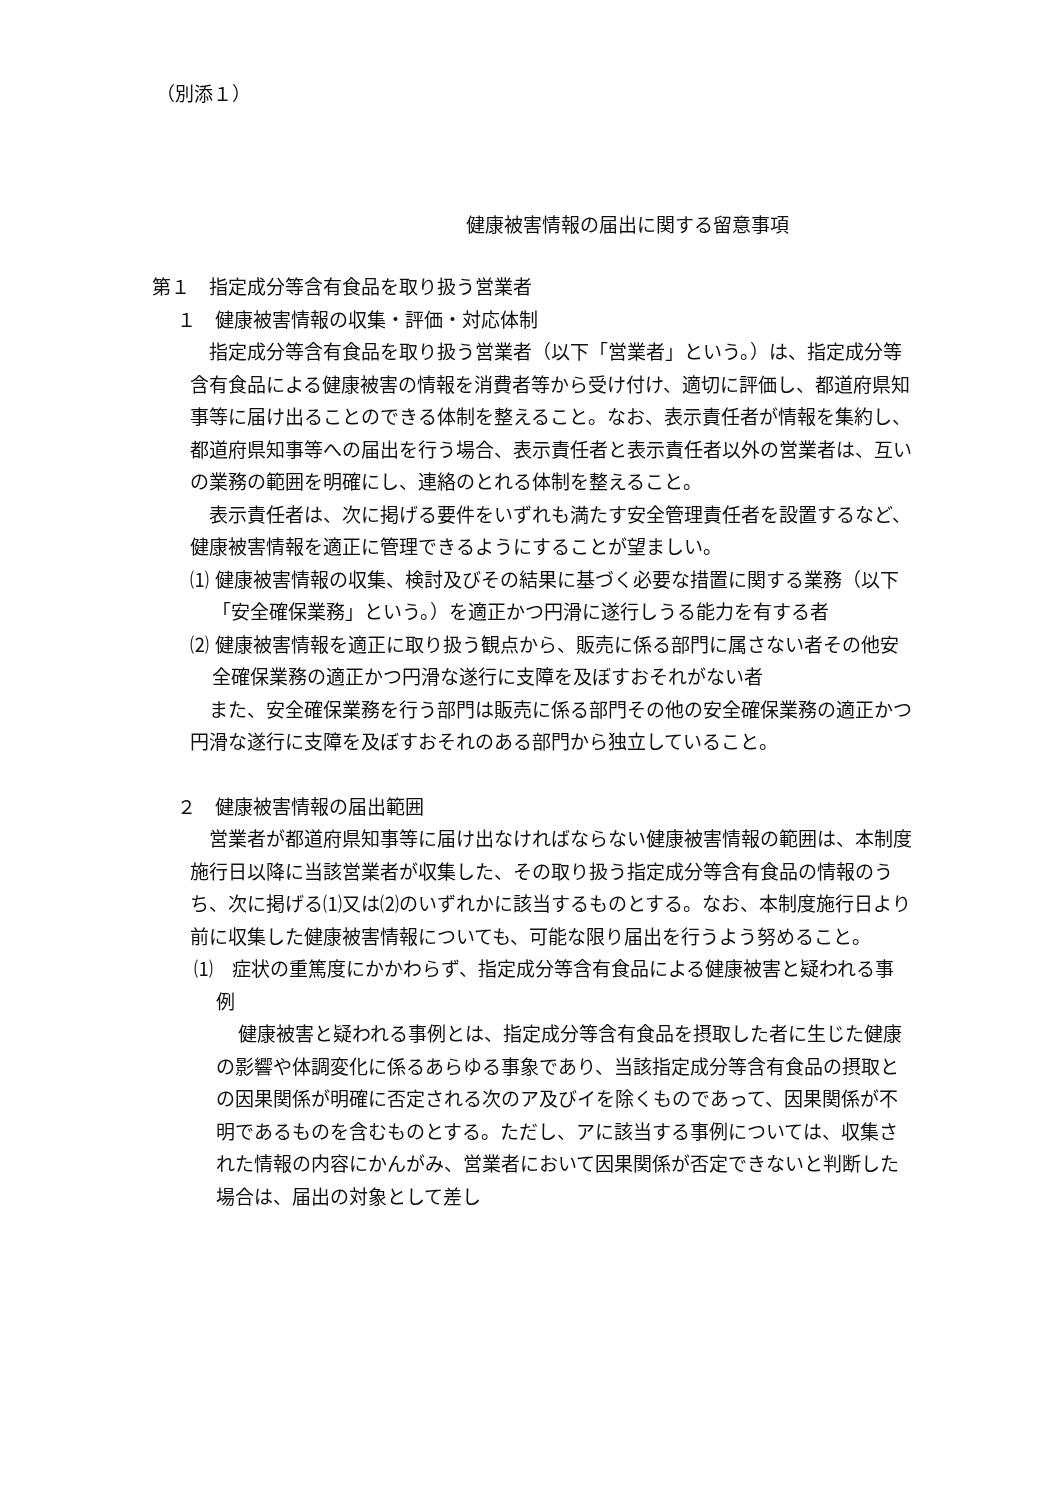（別添１）
健康被害情報の届出に関する留意事項
第１　指定成分等含有食品を取り扱う営業者
１　健康被害情報の収集・評価・対応体制
指定成分等含有食品を取り扱う営業者（以下「営業者」という。）は、指定成分等含有食品による健康被害の情報を消費者等から受け付け、適切に評価し、都道府県知事等に届け出ることのできる体制を整えること。なお、表示責任者が情報を集約し、都道府県知事等への届出を行う場合、表示責任者と表示責任者以外の営業者は、互いの業務の範囲を明確にし、連絡のとれる体制を整えること。
表示責任者は、次に掲げる要件をいずれも満たす安全管理責任者を設置するなど、健康被害情報を適正に管理できるようにすることが望ましい。
⑴ 健康被害情報の収集、検討及びその結果に基づく必要な措置に関する業務（以下「安全確保業務」という。）を適正かつ円滑に遂行しうる能力を有する者
⑵ 健康被害情報を適正に取り扱う観点から、販売に係る部門に属さない者その他安全確保業務の適正かつ円滑な遂行に支障を及ぼすおそれがない者
また、安全確保業務を行う部門は販売に係る部門その他の安全確保業務の適正かつ円滑な遂行に支障を及ぼすおそれのある部門から独立していること。
２　健康被害情報の届出範囲
営業者が都道府県知事等に届け出なければならない健康被害情報の範囲は、本制度施行日以降に当該営業者が収集した、その取り扱う指定成分等含有食品の情報のうち、次に掲げる⑴又は⑵のいずれかに該当するものとする。なお、本制度施行日より前に収集した健康被害情報についても、可能な限り届出を行うよう努めること。
⑴　症状の重篤度にかかわらず、指定成分等含有食品による健康被害と疑われる事例
健康被害と疑われる事例とは、指定成分等含有食品を摂取した者に生じた健康の影響や体調変化に係るあらゆる事象であり、当該指定成分等含有食品の摂取との因果関係が明確に否定される次のア及びイを除くものであって、因果関係が不明であるものを含むものとする。ただし、アに該当する事例については、収集された情報の内容にかんがみ、営業者において因果関係が否定できないと判断した場合は、届出の対象として差し